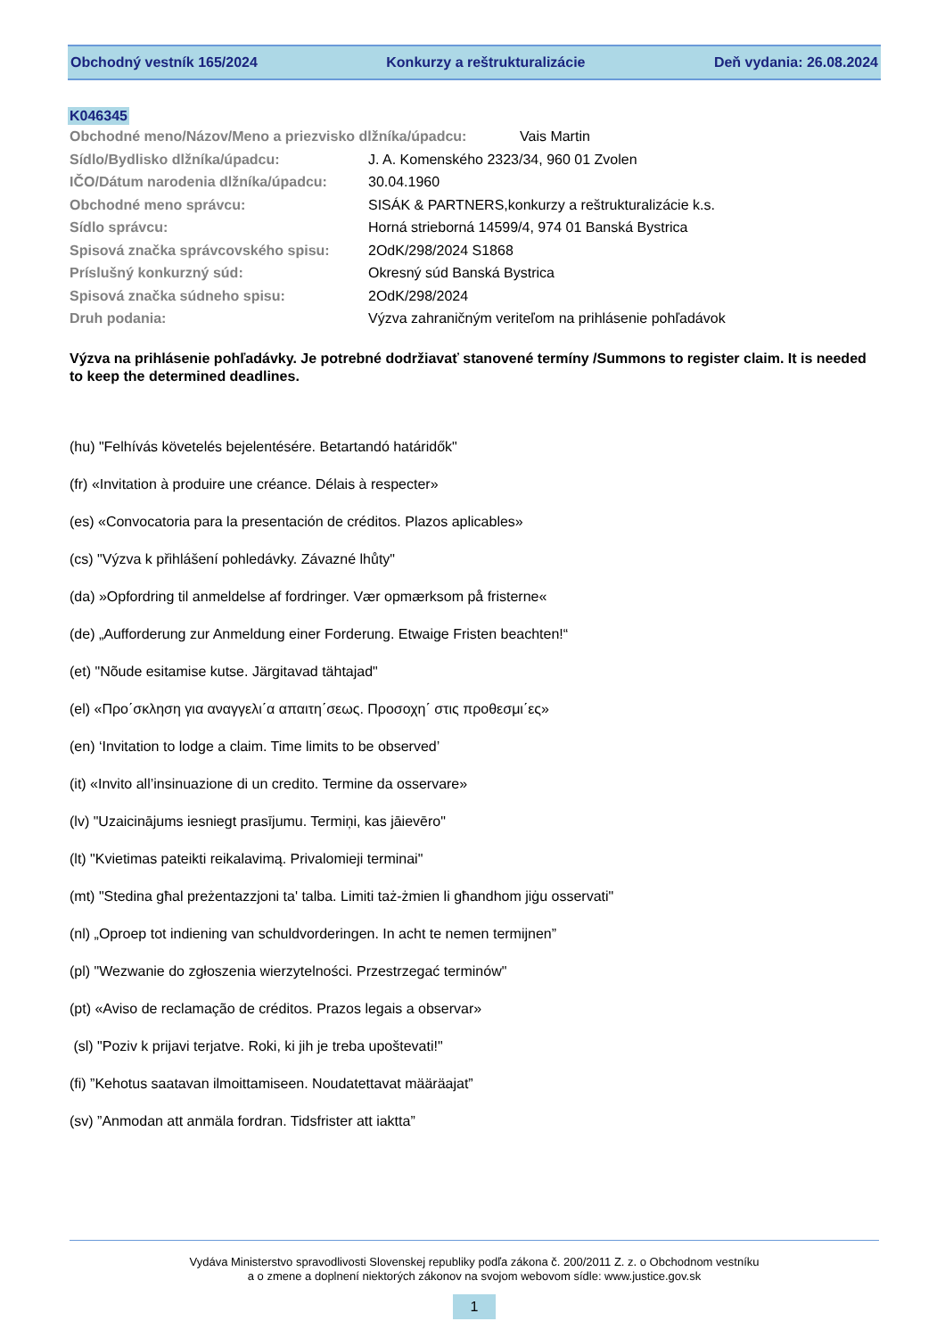Obchodný vestník 165/2024 Konkurzy a reštrukturalizácie Deň vydania: 26.08.2024
K046345
Obchodné meno/Názov/Meno a priezvisko dlžníka/úpadcu: Vais Martin
Sídlo/Bydlisko dlžníka/úpadcu: J. A. Komenského 2323/34, 960 01 Zvolen
IČO/Dátum narodenia dlžníka/úpadcu: 30.04.1960
Obchodné meno správcu: SISÁK & PARTNERS,konkurzy a reštrukturalizácie k.s.
Sídlo správcu: Horná strieborná 14599/4, 974 01 Banská Bystrica
Spisová značka správcovského spisu: 2OdK/298/2024 S1868
Príslušný konkurzný súd: Okresný súd Banská Bystrica
Spisová značka súdneho spisu: 2OdK/298/2024
Druh podania: Výzva zahraničným veriteľom na prihlásenie pohľadávok
Výzva na prihlásenie pohľadávky. Je potrebné dodržiavať stanovené termíny /Summons to register claim. It is needed to keep the determined deadlines.
(hu) "Felhívás követelés bejelentésére. Betartandó határidők"
(fr) «Invitation à produire une créance. Délais à respecter»
(es) «Convocatoria para la presentación de créditos. Plazos aplicables»
(cs) "Výzva k přihlášení pohledávky. Závazné lhůty"
(da) »Opfordring til anmeldelse af fordringer. Vær opmærksom på fristerne«
(de) „Aufforderung zur Anmeldung einer Forderung. Etwaige Fristen beachten!“
(et) "Nõude esitamise kutse. Järgitavad tähtajad"
(el) «Προ΄σκληση για αναγγελι΄α απαιτη΄σεως. Προσοχη΄ στις προθεσμι΄ες»
(en) ‘Invitation to lodge a claim. Time limits to be observed’
(it) «Invito all’insinuazione di un credito. Termine da osservare»
(lv) "Uzaicinājums iesniegt prasījumu. Termiņi, kas jāievēro"
(lt) "Kvietimas pateikti reikalavimą. Privalomieji terminai"
(mt) "Stedina għal preżentazzjoni ta' talba. Limiti taż-żmien li għandhom jiġu osservati"
(nl) „Oproep tot indiening van schuldvorderingen. In acht te nemen termijnen”
(pl) "Wezwanie do zgłoszenia wierzytelności. Przestrzegać terminów"
(pt) «Aviso de reclamação de créditos. Prazos legais a observar»
(sl) "Poziv k prijavi terjatve. Roki, ki jih je treba upoštevati!"
(fi) ”Kehotus saatavan ilmoittamiseen. Noudatettavat määräajat”
(sv) ”Anmodan att anmäla fordran. Tidsfrister att iaktta”
Vydáva Ministerstvo spravodlivosti Slovenskej republiky podľa zákona č. 200/2011 Z. z. o Obchodnom vestníku
a o zmene a doplnení niektorých zákonov na svojom webovom sídle: www.justice.gov.sk
1